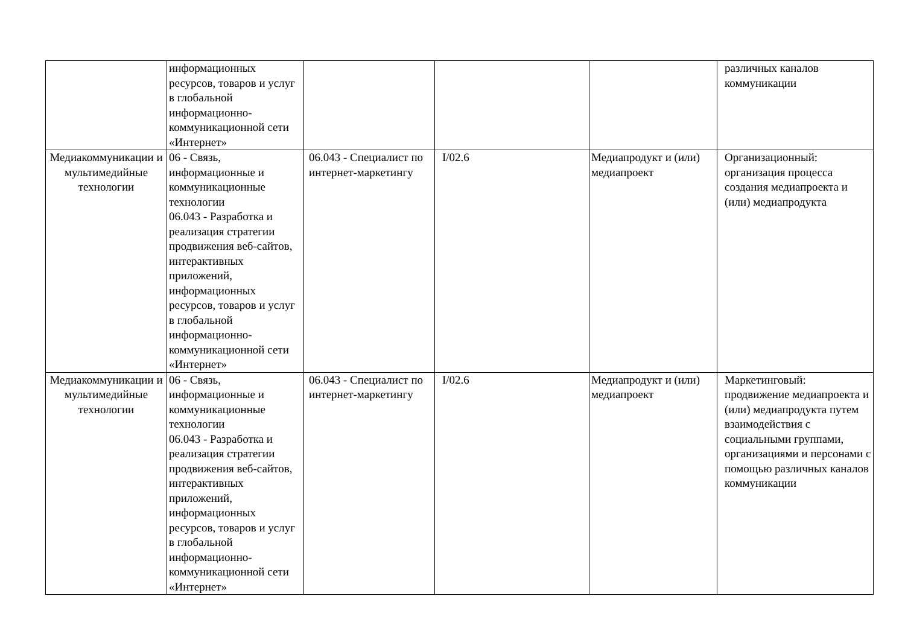| | информационных ресурсов, товаров и услуг в глобальной информационно-коммуникационной сети «Интернет» | | | | различных каналов коммуникации |
| Медиакоммуникации и мультимедийные технологии | 06 - Связь, информационные и коммуникационные технологии 06.043 - Разработка и реализация стратегии продвижения веб-сайтов, интерактивных приложений, информационных ресурсов, товаров и услуг в глобальной информационно-коммуникационной сети «Интернет» | 06.043 - Специалист по интернет-маркетингу | I/02.6 | Медиапродукт и (или) медиапроект | Организационный: организация процесса создания медиапроекта и (или) медиапродукта |
| Медиакоммуникации и мультимедийные технологии | 06 - Связь, информационные и коммуникационные технологии 06.043 - Разработка и реализация стратегии продвижения веб-сайтов, интерактивных приложений, информационных ресурсов, товаров и услуг в глобальной информационно-коммуникационной сети «Интернет» | 06.043 - Специалист по интернет-маркетингу | I/02.6 | Медиапродукт и (или) медиапроект | Маркетинговый: продвижение медиапроекта и (или) медиапродукта путем взаимодействия с социальными группами, организациями и персонами с помощью различных каналов коммуникации |